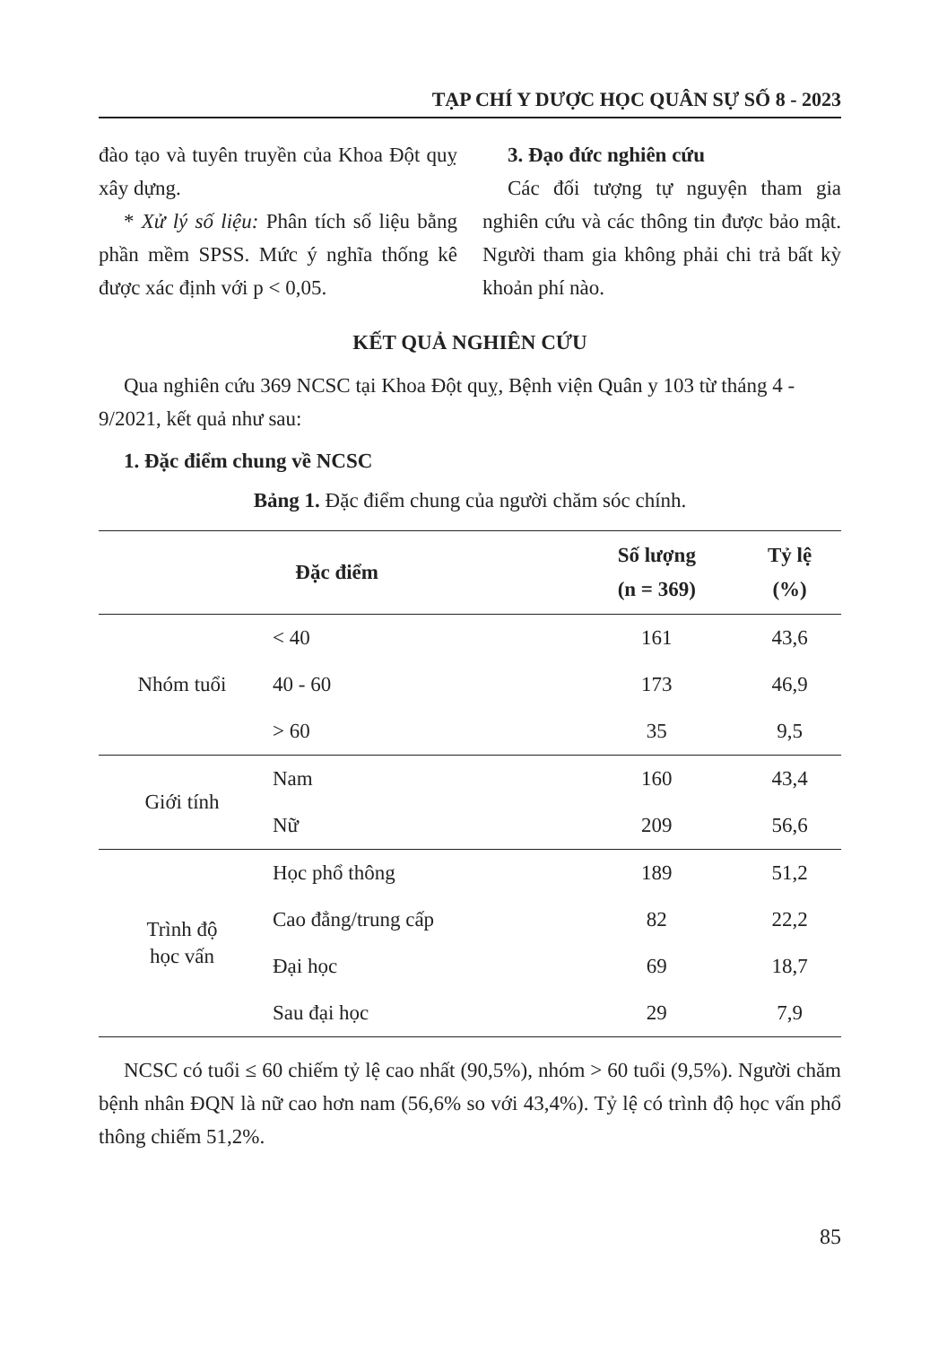TẠP CHÍ Y DƯỢC HỌC QUÂN SỰ SỐ 8 - 2023
đào tạo và tuyên truyền của Khoa Đột quỵ xây dựng.
* Xử lý số liệu: Phân tích số liệu bằng phần mềm SPSS. Mức ý nghĩa thống kê được xác định với p < 0,05.
3. Đạo đức nghiên cứu
Các đối tượng tự nguyện tham gia nghiên cứu và các thông tin được bảo mật. Người tham gia không phải chi trả bất kỳ khoản phí nào.
KẾT QUẢ NGHIÊN CỨU
Qua nghiên cứu 369 NCSC tại Khoa Đột quỵ, Bệnh viện Quân y 103 từ tháng 4 - 9/2021, kết quả như sau:
1. Đặc điểm chung về NCSC
Bảng 1. Đặc điểm chung của người chăm sóc chính.
| Đặc điểm | | Số lượng (n = 369) | Tỷ lệ (%) |
| --- | --- | --- | --- |
| Nhóm tuổi | < 40 | 161 | 43,6 |
| | 40 - 60 | 173 | 46,9 |
| | > 60 | 35 | 9,5 |
| Giới tính | Nam | 160 | 43,4 |
| | Nữ | 209 | 56,6 |
| Trình độ học vấn | Học phổ thông | 189 | 51,2 |
| | Cao đẳng/trung cấp | 82 | 22,2 |
| | Đại học | 69 | 18,7 |
| | Sau đại học | 29 | 7,9 |
NCSC có tuổi ≤ 60 chiếm tỷ lệ cao nhất (90,5%), nhóm > 60 tuổi (9,5%). Người chăm bệnh nhân ĐQN là nữ cao hơn nam (56,6% so với 43,4%). Tỷ lệ có trình độ học vấn phổ thông chiếm 51,2%.
85